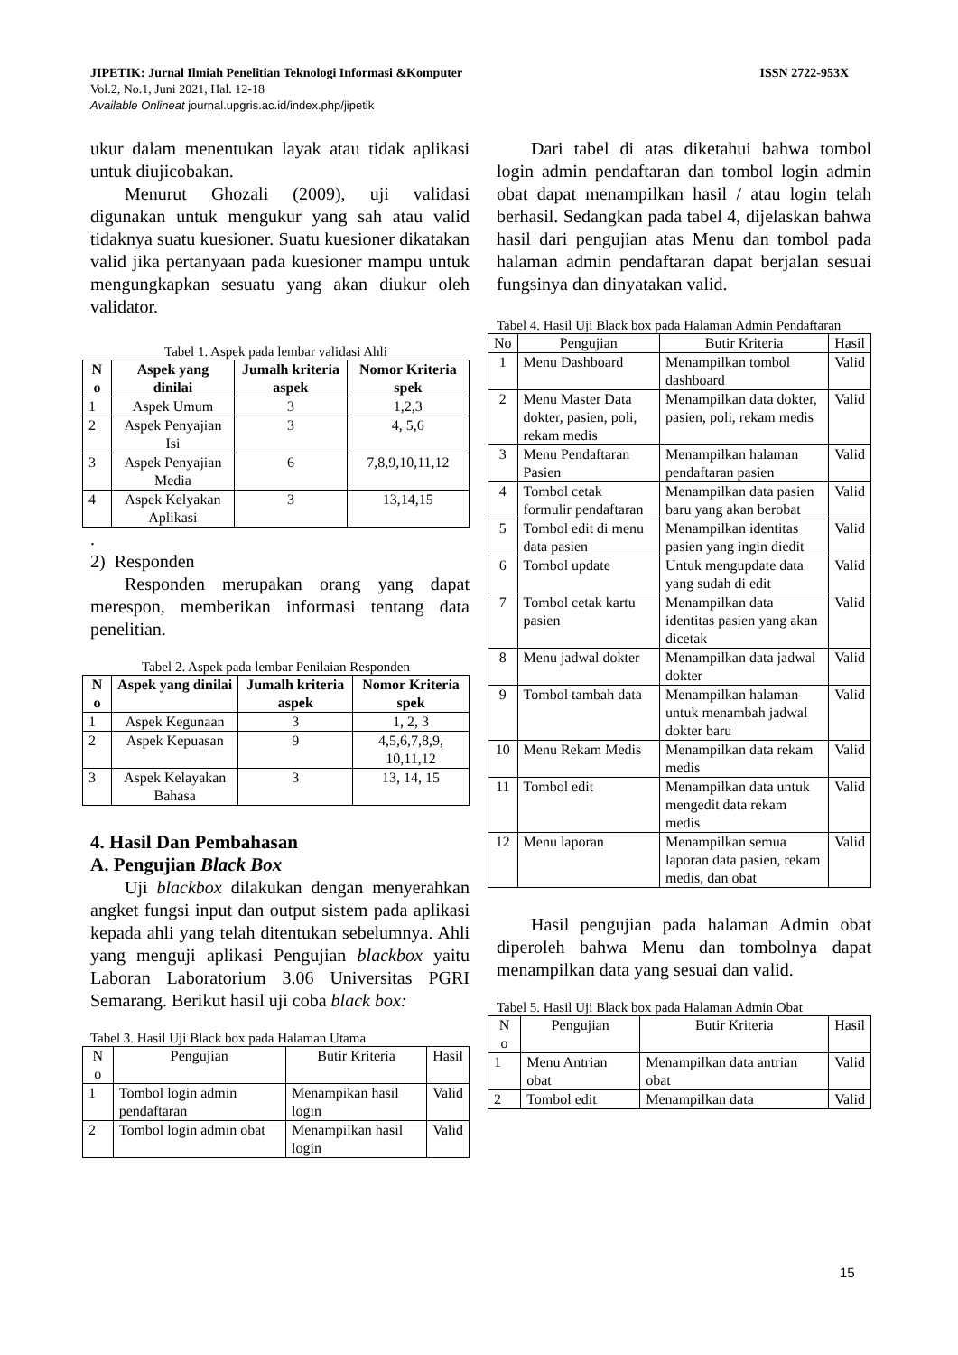ISSN 2722-953X JIPETIK: Jurnal Ilmiah Penelitian Teknologi Informasi &Komputer
Vol.2, No.1, Juni 2021, Hal. 12-18
Available Onlineat journal.upgris.ac.id/index.php/jipetik
ukur dalam menentukan layak atau tidak aplikasi untuk diujicobakan.
Menurut Ghozali (2009), uji validasi digunakan untuk mengukur yang sah atau valid tidaknya suatu kuesioner. Suatu kuesioner dikatakan valid jika pertanyaan pada kuesioner mampu untuk mengungkapkan sesuatu yang akan diukur oleh validator.
Tabel 1. Aspek pada lembar validasi Ahli
| N o | Aspek yang dinilai | Jumalh kriteria aspek | Nomor Kriteria spek |
| --- | --- | --- | --- |
| 1 | Aspek Umum | 3 | 1,2,3 |
| 2 | Aspek Penyajian Isi | 3 | 4, 5,6 |
| 3 | Aspek Penyajian Media | 6 | 7,8,9,10,11,12 |
| 4 | Aspek Kelyakan Aplikasi | 3 | 13,14,15 |
.
2) Responden
Responden merupakan orang yang dapat merespon, memberikan informasi tentang data penelitian.
Tabel 2. Aspek pada lembar Penilaian Responden
| N o | Aspek yang dinilai | Jumalh kriteria aspek | Nomor Kriteria spek |
| --- | --- | --- | --- |
| 1 | Aspek Kegunaan | 3 | 1, 2, 3 |
| 2 | Aspek Kepuasan | 9 | 4,5,6,7,8,9, 10,11,12 |
| 3 | Aspek Kelayakan Bahasa | 3 | 13, 14, 15 |
4. Hasil Dan Pembahasan
A. Pengujian Black Box
Uji blackbox dilakukan dengan menyerahkan angket fungsi input dan output sistem pada aplikasi kepada ahli yang telah ditentukan sebelumnya. Ahli yang menguji aplikasi Pengujian blackbox yaitu Laboran Laboratorium 3.06 Universitas PGRI Semarang. Berikut hasil uji coba black box:
Tabel 3. Hasil Uji Black box pada Halaman Utama
| N o | Pengujian | Butir Kriteria | Hasil |
| --- | --- | --- | --- |
| 1 | Tombol login admin pendaftaran | Menampikan hasil login | Valid |
| 2 | Tombol login admin obat | Menampilkan hasil login | Valid |
Dari tabel di atas diketahui bahwa tombol login admin pendaftaran dan tombol login admin obat dapat menampilkan hasil / atau login telah berhasil. Sedangkan pada tabel 4, dijelaskan bahwa hasil dari pengujian atas Menu dan tombol pada halaman admin pendaftaran dapat berjalan sesuai fungsinya dan dinyatakan valid.
Tabel 4. Hasil Uji Black box pada Halaman Admin Pendaftaran
| No | Pengujian | Butir Kriteria | Hasil |
| --- | --- | --- | --- |
| 1 | Menu Dashboard | Menampilkan tombol dashboard | Valid |
| 2 | Menu Master Data dokter, pasien, poli, rekam medis | Menampilkan data dokter, pasien, poli, rekam medis | Valid |
| 3 | Menu Pendaftaran Pasien | Menampilkan halaman pendaftaran pasien | Valid |
| 4 | Tombol cetak formulir pendaftaran | Menampilkan data pasien baru yang akan berobat | Valid |
| 5 | Tombol edit di menu data pasien | Menampilkan identitas pasien yang ingin diedit | Valid |
| 6 | Tombol update | Untuk mengupdate data yang sudah di edit | Valid |
| 7 | Tombol cetak kartu pasien | Menampilkan data identitas pasien yang akan dicetak | Valid |
| 8 | Menu jadwal dokter | Menampilkan data jadwal dokter | Valid |
| 9 | Tombol tambah data | Menampilkan halaman untuk menambah jadwal dokter baru | Valid |
| 10 | Menu Rekam Medis | Menampilkan data rekam medis | Valid |
| 11 | Tombol edit | Menampilkan data untuk mengedit data rekam medis | Valid |
| 12 | Menu laporan | Menampilkan semua laporan data pasien, rekam medis, dan obat | Valid |
Hasil pengujian pada halaman Admin obat diperoleh bahwa Menu dan tombolnya dapat menampilkan data yang sesuai dan valid.
Tabel 5. Hasil Uji Black box pada Halaman Admin Obat
| N o | Pengujian | Butir Kriteria | Hasil |
| --- | --- | --- | --- |
| 1 | Menu Antrian obat | Menampilkan data antrian obat | Valid |
| 2 | Tombol edit | Menampilkan data | Valid |
15